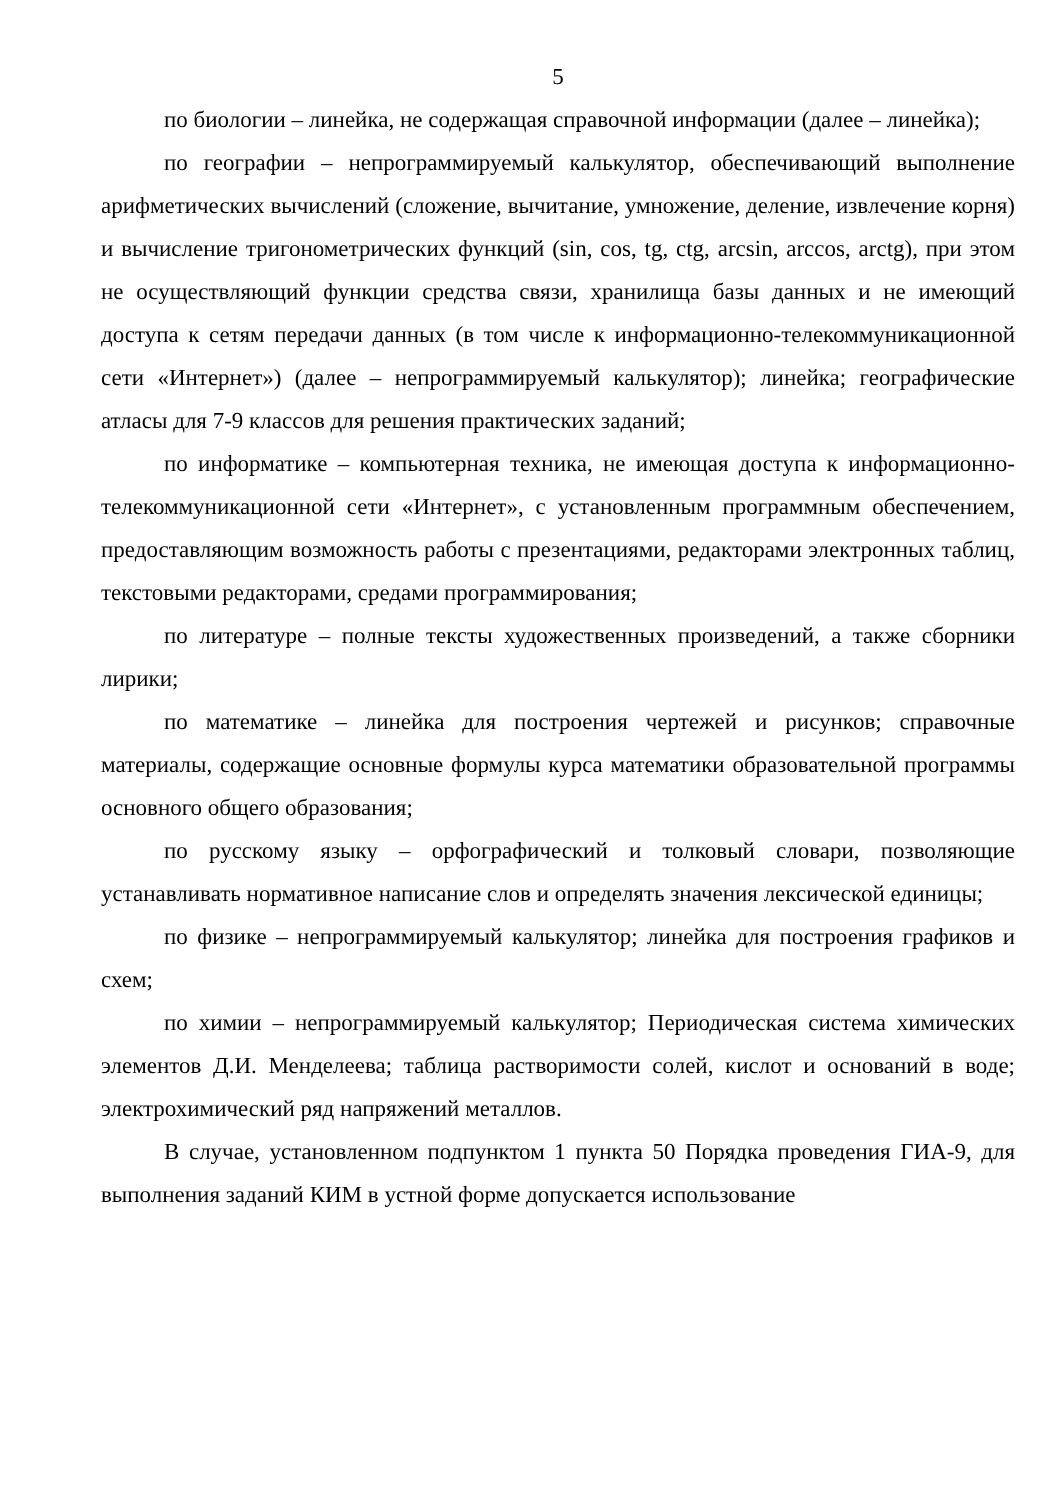5
по биологии – линейка, не содержащая справочной информации (далее – линейка);
по географии – непрограммируемый калькулятор, обеспечивающий выполнение арифметических вычислений (сложение, вычитание, умножение, деление, извлечение корня) и вычисление тригонометрических функций (sin, cos, tg, ctg, arcsin, arccos, arctg), при этом не осуществляющий функции средства связи, хранилища базы данных и не имеющий доступа к сетям передачи данных (в том числе к информационно-телекоммуникационной сети «Интернет») (далее – непрограммируемый калькулятор); линейка; географические атласы для 7-9 классов для решения практических заданий;
по информатике – компьютерная техника, не имеющая доступа к информационно-телекоммуникационной сети «Интернет», с установленным программным обеспечением, предоставляющим возможность работы с презентациями, редакторами электронных таблиц, текстовыми редакторами, средами программирования;
по литературе – полные тексты художественных произведений, а также сборники лирики;
по математике – линейка для построения чертежей и рисунков; справочные материалы, содержащие основные формулы курса математики образовательной программы основного общего образования;
по русскому языку – орфографический и толковый словари, позволяющие устанавливать нормативное написание слов и определять значения лексической единицы;
по физике – непрограммируемый калькулятор; линейка для построения графиков и схем;
по химии – непрограммируемый калькулятор; Периодическая система химических элементов Д.И. Менделеева; таблица растворимости солей, кислот и оснований в воде; электрохимический ряд напряжений металлов.
В случае, установленном подпунктом 1 пункта 50 Порядка проведения ГИА-9, для выполнения заданий КИМ в устной форме допускается использование